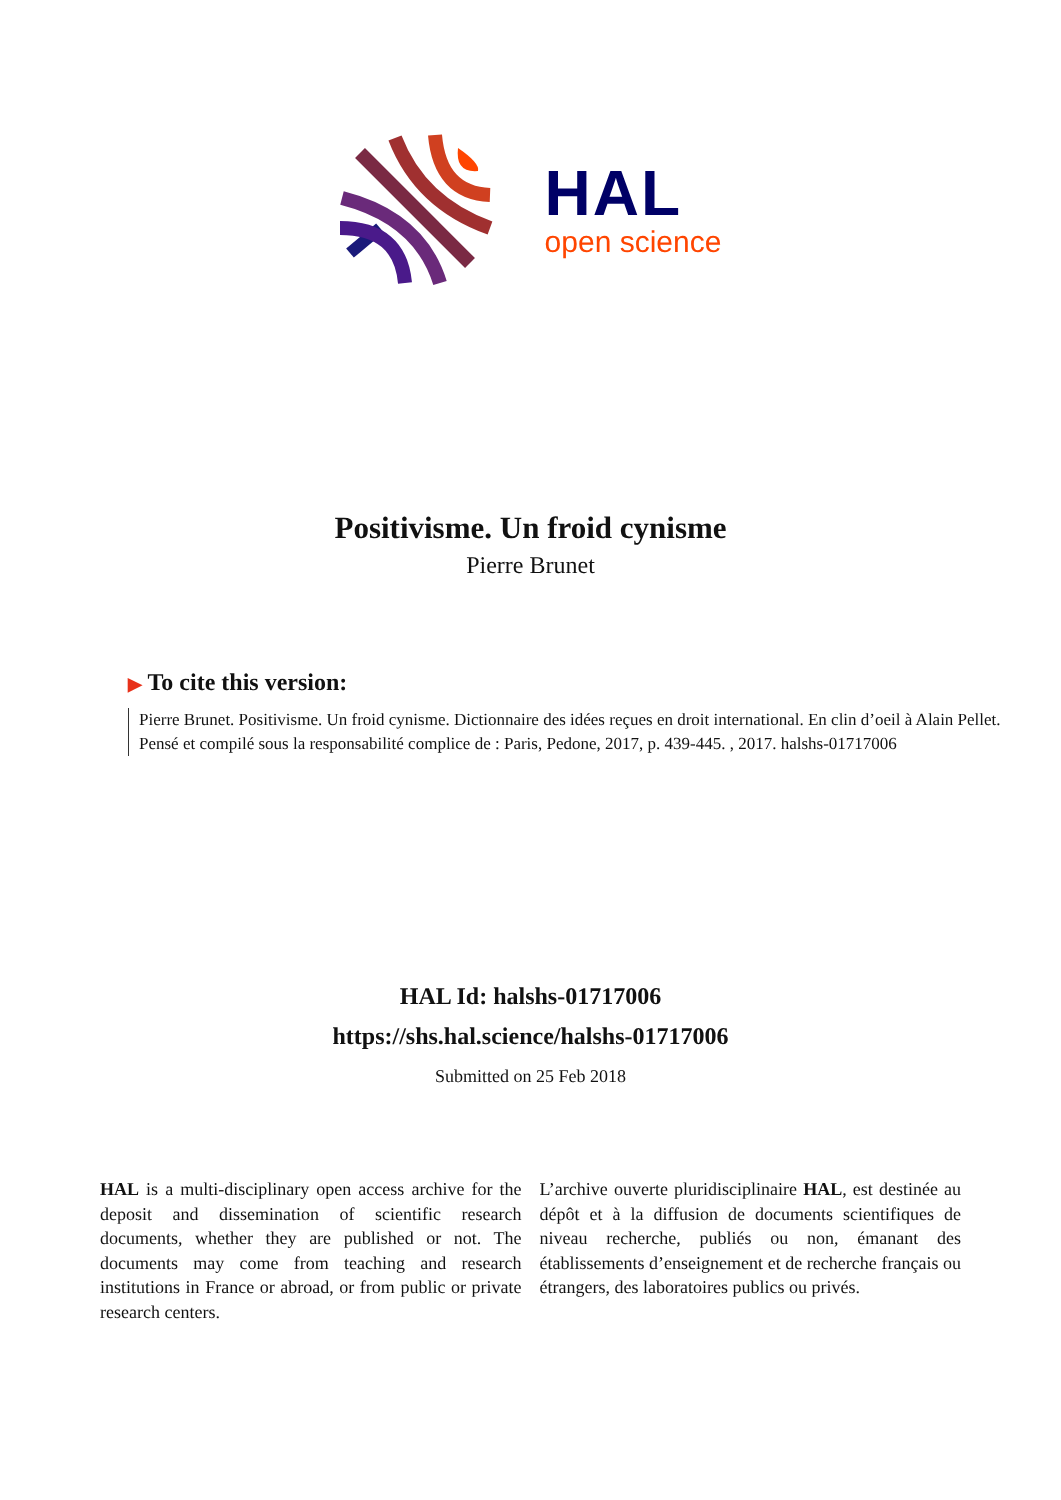HAL
open science
Positivisme. Un froid cynisme
Pierre Brunet
▶ To cite this version:
Pierre Brunet. Positivisme. Un froid cynisme. Dictionnaire des idées reçues en droit international. En clin d’oeil à Alain Pellet. Pensé et compilé sous la responsabilité complice de : Paris, Pedone, 2017, p. 439-445. , 2017. halshs-01717006
HAL Id: halshs-01717006
https://shs.hal.science/halshs-01717006
Submitted on 25 Feb 2018
HAL is a multi-disciplinary open access archive for the deposit and dissemination of scientific research documents, whether they are published or not. The documents may come from teaching and research institutions in France or abroad, or from public or private research centers.
L’archive ouverte pluridisciplinaire HAL, est destinée au dépôt et à la diffusion de documents scientifiques de niveau recherche, publiés ou non, émanant des établissements d’enseignement et de recherche français ou étrangers, des laboratoires publics ou privés.